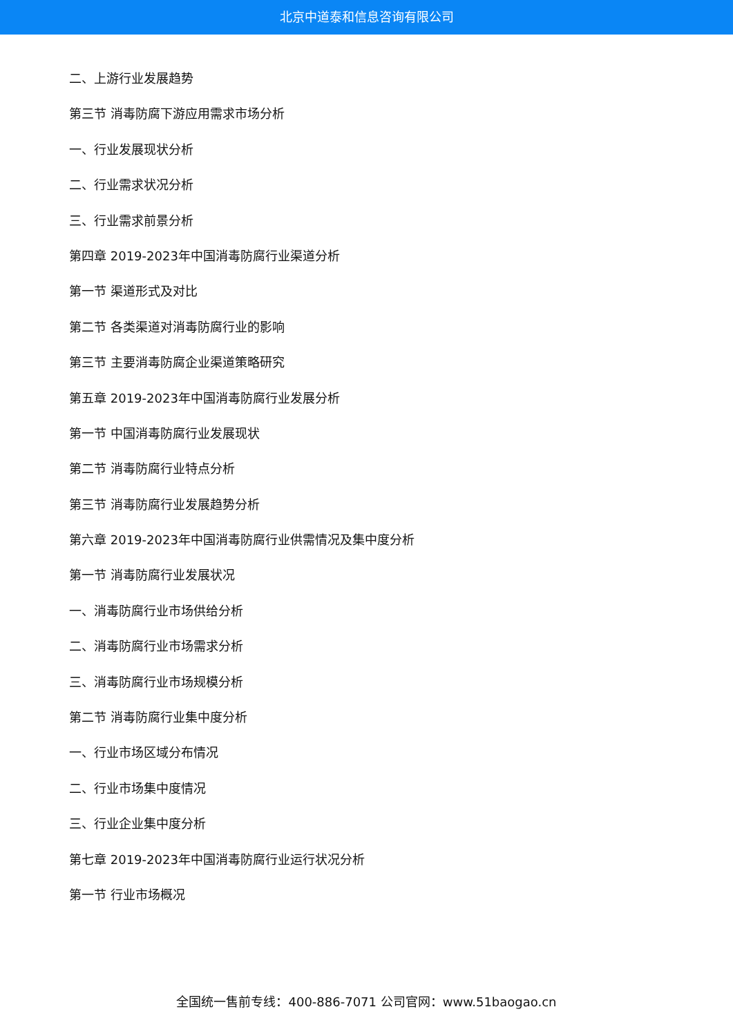北京中道泰和信息咨询有限公司
二、上游行业发展趋势
第三节 消毒防腐下游应用需求市场分析
一、行业发展现状分析
二、行业需求状况分析
三、行业需求前景分析
第四章 2019-2023年中国消毒防腐行业渠道分析
第一节 渠道形式及对比
第二节 各类渠道对消毒防腐行业的影响
第三节 主要消毒防腐企业渠道策略研究
第五章 2019-2023年中国消毒防腐行业发展分析
第一节 中国消毒防腐行业发展现状
第二节 消毒防腐行业特点分析
第三节 消毒防腐行业发展趋势分析
第六章 2019-2023年中国消毒防腐行业供需情况及集中度分析
第一节 消毒防腐行业发展状况
一、消毒防腐行业市场供给分析
二、消毒防腐行业市场需求分析
三、消毒防腐行业市场规模分析
第二节 消毒防腐行业集中度分析
一、行业市场区域分布情况
二、行业市场集中度情况
三、行业企业集中度分析
第七章 2019-2023年中国消毒防腐行业运行状况分析
第一节 行业市场概况
全国统一售前专线：400-886-7071 公司官网：www.51baogao.cn